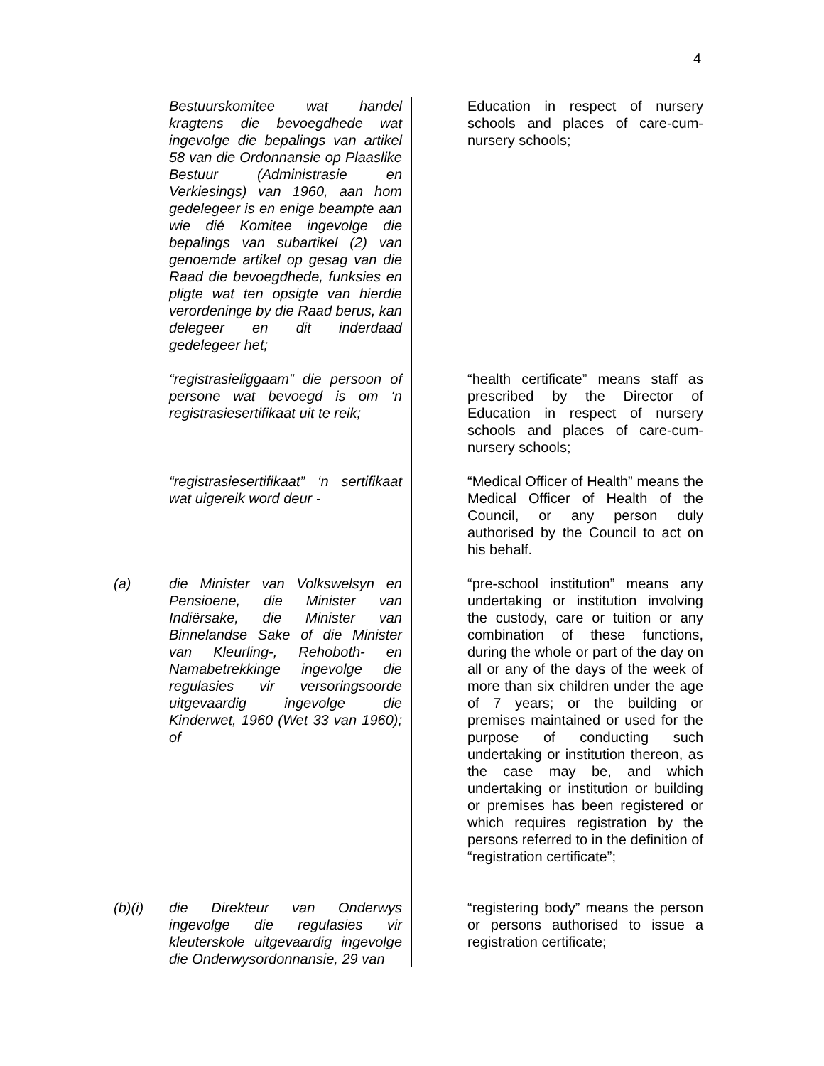4
Bestuurskomitee wat handel kragtens die bevoegdhede wat ingevolge die bepalings van artikel 58 van die Ordonnansie op Plaaslike Bestuur (Administrasie en Verkiesings) van 1960, aan hom gedelegeer is en enige beampte aan wie dié Komitee ingevolge die bepalings van subartikel (2) van genoemde artikel op gesag van die Raad die bevoegdhede, funksies en pligte wat ten opsigte van hierdie verordeninge by die Raad berus, kan delegeer en dit inderdaad gedelegeer het;
Education in respect of nursery schools and places of care-cum-nursery schools;
“registrasieliggaam” die persoon of persone wat bevoegd is om ‘n registrasiesertifikaat uit te reik;
“health certificate” means staff as prescribed by the Director of Education in respect of nursery schools and places of care-cum-nursery schools;
“registrasiesertifikaat” ‘n sertifikaat wat uigereik word deur -
“Medical Officer of Health” means the Medical Officer of Health of the Council, or any person duly authorised by the Council to act on his behalf.
(a) die Minister van Volkswelsyn en Pensioene, die Minister van Indiërsake, die Minister van Binnelandse Sake of die Minister van Kleurling-, Rehoboth- en Namabetrekkinge ingevolge die regulasies vir versoringsoorde uitgevaardig ingevolge die Kinderwet, 1960 (Wet 33 van 1960); of
“pre-school institution” means any undertaking or institution involving the custody, care or tuition or any combination of these functions, during the whole or part of the day on all or any of the days of the week of more than six children under the age of 7 years; or the building or premises maintained or used for the purpose of conducting such undertaking or institution thereon, as the case may be, and which undertaking or institution or building or premises has been registered or which requires registration by the persons referred to in the definition of “registration certificate”;
(b)(i) die Direkteur van Onderwys ingevolge die regulasies vir kleuterskole uitgevaardig ingevolge die Onderwysordonnansie, 29 van
“registering body” means the person or persons authorised to issue a registration certificate;